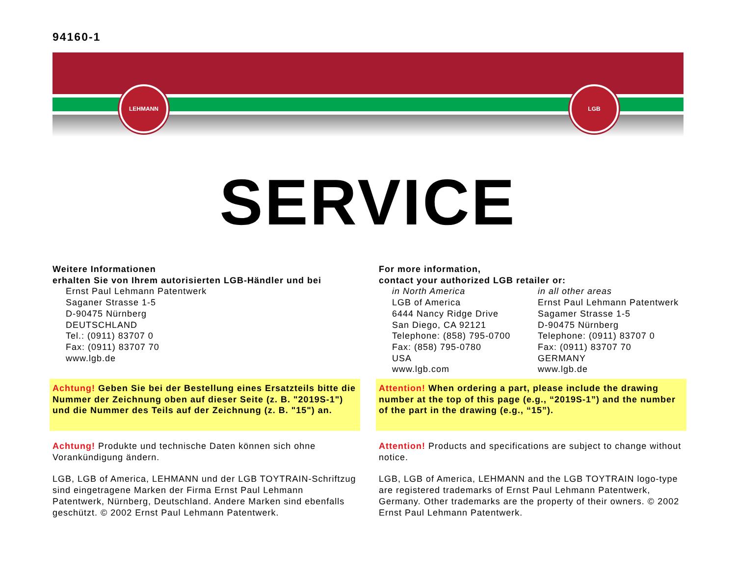94160-1
LEHMANN LGB
SERVICE
Weitere Informationen
erhalten Sie von Ihrem autorisierten LGB-Händler und bei
Ernst Paul Lehmann Patentwerk
Saganer Strasse 1-5
D-90475 Nürnberg
DEUTSCHLAND
Tel.: (0911) 83707 0
Fax: (0911) 83707 70
www.lgb.de
Achtung! Geben Sie bei der Bestellung eines Ersatzteils bitte die Nummer der Zeichnung oben auf dieser Seite (z. B. "2019S-1") und die Nummer des Teils auf der Zeichnung (z. B. "15") an.
Achtung! Produkte und technische Daten können sich ohne Vorankündigung ändern.
LGB, LGB of America, LEHMANN und der LGB TOYTRAIN-Schriftzug sind eingetragene Marken der Firma Ernst Paul Lehmann Patentwerk, Nürnberg, Deutschland. Andere Marken sind ebenfalls geschützt. © 2002 Ernst Paul Lehmann Patentwerk.
For more information,
contact your authorized LGB retailer or:
in North America
LGB of America
6444 Nancy Ridge Drive
San Diego, CA 92121
Telephone: (858) 795-0700
Fax: (858) 795-0780
USA
www.lgb.com
in all other areas
Ernst Paul Lehmann Patentwerk
Sagamer Strasse 1-5
D-90475 Nürnberg
Telephone: (0911) 83707 0
Fax: (0911) 83707 70
GERMANY
www.lgb.de
Attention! When ordering a part, please include the drawing number at the top of this page (e.g., “2019S-1”) and the number of the part in the drawing (e.g., “15”).
Attention! Products and specifications are subject to change without notice.
LGB, LGB of America, LEHMANN and the LGB TOYTRAIN logo-type are registered trademarks of Ernst Paul Lehmann Patentwerk, Germany. Other trademarks are the property of their owners. © 2002 Ernst Paul Lehmann Patentwerk.